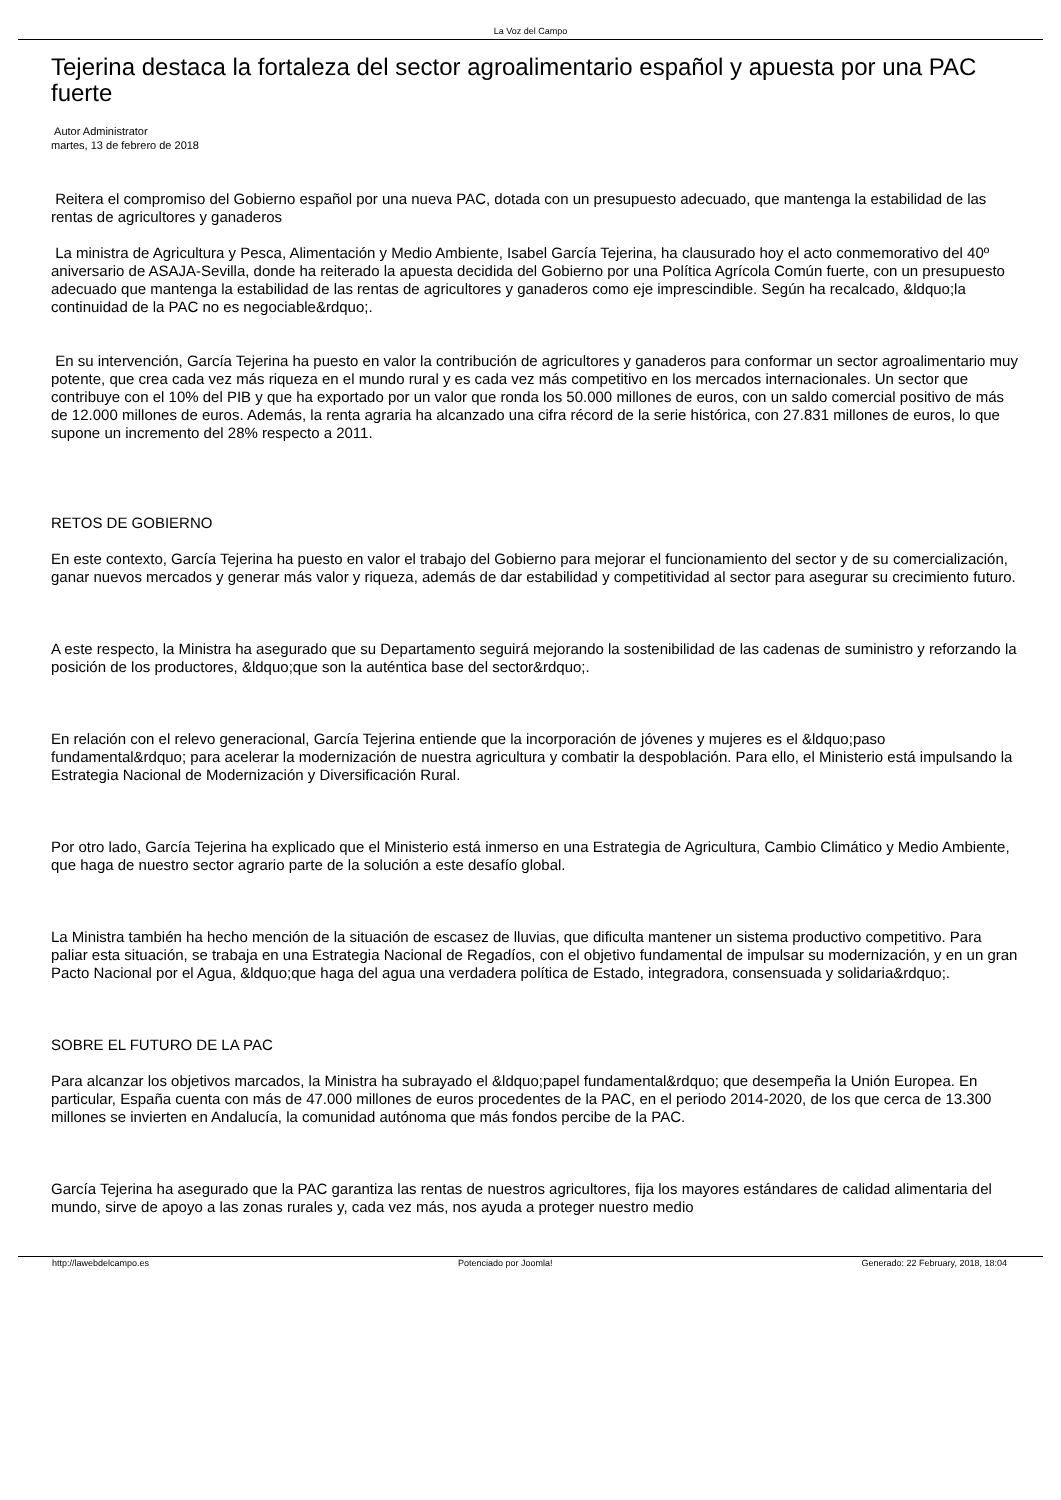La Voz del Campo
Tejerina destaca la fortaleza del sector agroalimentario español y apuesta por una PAC fuerte
Autor Administrator
martes, 13 de febrero de 2018
Reitera el compromiso del Gobierno español por una nueva PAC, dotada con un presupuesto adecuado, que mantenga la estabilidad de las rentas de agricultores y ganaderos
La ministra de Agricultura y Pesca, Alimentación y Medio Ambiente, Isabel García Tejerina, ha clausurado hoy el acto conmemorativo del 40º aniversario de ASAJA-Sevilla, donde ha reiterado la apuesta decidida del Gobierno por una Política Agrícola Común fuerte, con un presupuesto adecuado que mantenga la estabilidad de las rentas de agricultores y ganaderos como eje imprescindible. Según ha recalcado, &ldquo;la continuidad de la PAC no es negociable&rdquo;.
En su intervención, García Tejerina ha puesto en valor la contribución de agricultores y ganaderos para conformar un sector agroalimentario muy potente, que crea cada vez más riqueza en el mundo rural y es cada vez más competitivo en los mercados internacionales. Un sector que contribuye con el 10% del PIB y que ha exportado por un valor que ronda los 50.000 millones de euros, con un saldo comercial positivo de más de 12.000 millones de euros. Además, la renta agraria ha alcanzado una cifra récord de la serie histórica, con 27.831 millones de euros, lo que supone un incremento del 28% respecto a 2011.
RETOS DE GOBIERNO
En este contexto, García Tejerina ha puesto en valor el trabajo del Gobierno para mejorar el funcionamiento del sector y de su comercialización, ganar nuevos mercados y generar más valor y riqueza, además de dar estabilidad y competitividad al sector para asegurar su crecimiento futuro.
A este respecto, la Ministra ha asegurado que su Departamento seguirá mejorando la sostenibilidad de las cadenas de suministro y reforzando la posición de los productores, &ldquo;que son la auténtica base del sector&rdquo;.
En relación con el relevo generacional, García Tejerina entiende que la incorporación de jóvenes y mujeres es el &ldquo;paso fundamental&rdquo; para acelerar la modernización de nuestra agricultura y combatir la despoblación. Para ello, el Ministerio está impulsando la Estrategia Nacional de Modernización y Diversificación Rural.
Por otro lado, García Tejerina ha explicado que el Ministerio está inmerso en una Estrategia de Agricultura, Cambio Climático y Medio Ambiente, que haga de nuestro sector agrario parte de la solución a este desafío global.
La Ministra también ha hecho mención de la situación de escasez de lluvias, que dificulta mantener un sistema productivo competitivo. Para paliar esta situación, se trabaja en una Estrategia Nacional de Regadíos, con el objetivo fundamental de impulsar su modernización, y en un gran Pacto Nacional por el Agua, &ldquo;que haga del agua una verdadera política de Estado, integradora, consensuada y solidaria&rdquo;.
SOBRE EL FUTURO DE LA PAC
Para alcanzar los objetivos marcados, la Ministra ha subrayado el &ldquo;papel fundamental&rdquo; que desempeña la Unión Europea. En particular, España cuenta con más de 47.000 millones de euros procedentes de la PAC, en el periodo 2014-2020, de los que cerca de 13.300 millones se invierten en Andalucía, la comunidad autónoma que más fondos percibe de la PAC.
García Tejerina ha asegurado que la PAC garantiza las rentas de nuestros agricultores, fija los mayores estándares de calidad alimentaria del mundo, sirve de apoyo a las zonas rurales y, cada vez más, nos ayuda a proteger nuestro medio
http://lawebdelcampo.es Potenciado por Joomla! Generado: 22 February, 2018, 18:04